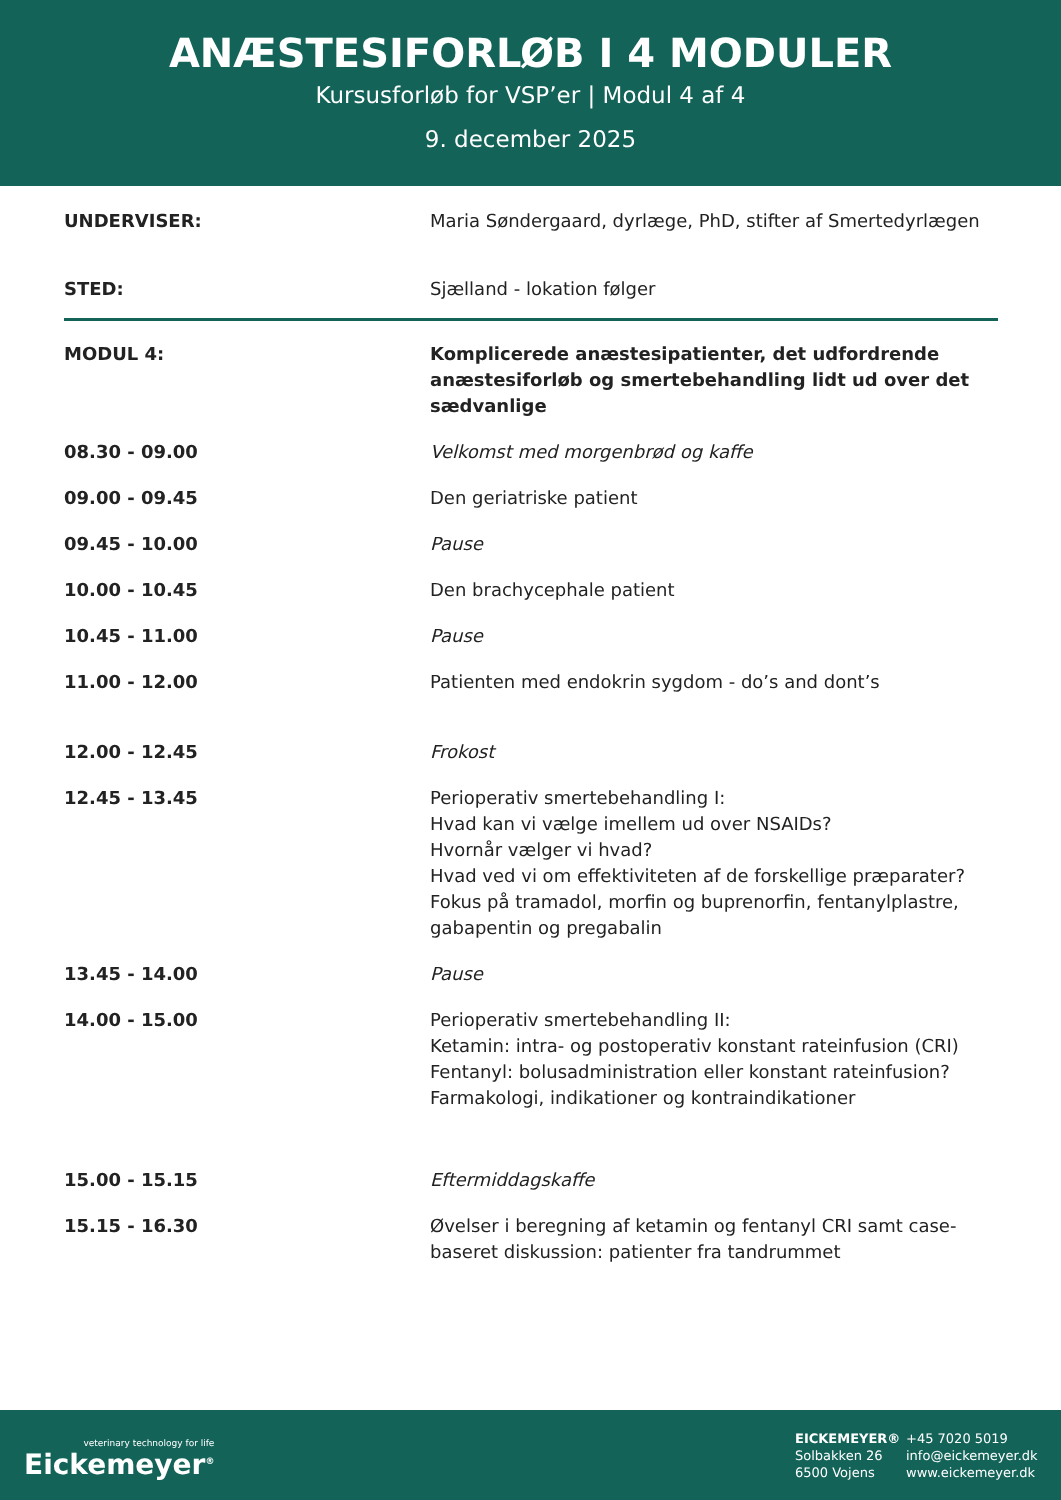ANÆSTESIFORLØB I 4 MODULER
Kursusforløb for VSP’er | Modul 4 af 4
9. december 2025
| UNDERVISER: | Maria Søndergaard, dyrlæge, PhD, stifter af Smertedyrlægen |
| STED: | Sjælland - lokation følger |
| MODUL 4: | Komplicerede anæstesipatienter, det udfordrende anæstesiforløb og smertebehandling lidt ud over det sædvanlige |
| 08.30 - 09.00 | Velkomst med morgenbrød og kaffe |
| 09.00 - 09.45 | Den geriatriske patient |
| 09.45 - 10.00 | Pause |
| 10.00 - 10.45 | Den brachycephale patient |
| 10.45 - 11.00 | Pause |
| 11.00 - 12.00 | Patienten med endokrin sygdom - do’s and dont’s |
| 12.00 - 12.45 | Frokost |
| 12.45 - 13.45 | Perioperativ smertebehandling I: Hvad kan vi vælge imellem ud over NSAIDs? Hvornår vælger vi hvad? Hvad ved vi om effektiviteten af de forskellige præparater? Fokus på tramadol, morfin og buprenorfin, fentanylplastre, gabapentin og pregabalin |
| 13.45 - 14.00 | Pause |
| 14.00 - 15.00 | Perioperativ smertebehandling II: Ketamin: intra- og postoperativ konstant rateinfusion (CRI) Fentanyl: bolusadministration eller konstant rateinfusion? Farmakologi, indikationer og kontraindikationer |
| 15.00 - 15.15 | Eftermiddagskaffe |
| 15.15 - 16.30 | Øvelser i beregning af ketamin og fentanyl CRI samt case-baseret diskussion: patienter fra tandrummet |
veterinary technology for life
Eickemeyer<sup>®</sup>
EICKEMEYER®
Solbakken 26
6500 Vojens
+45 7020 5019
info@eickemeyer.dk
www.eickemeyer.dk